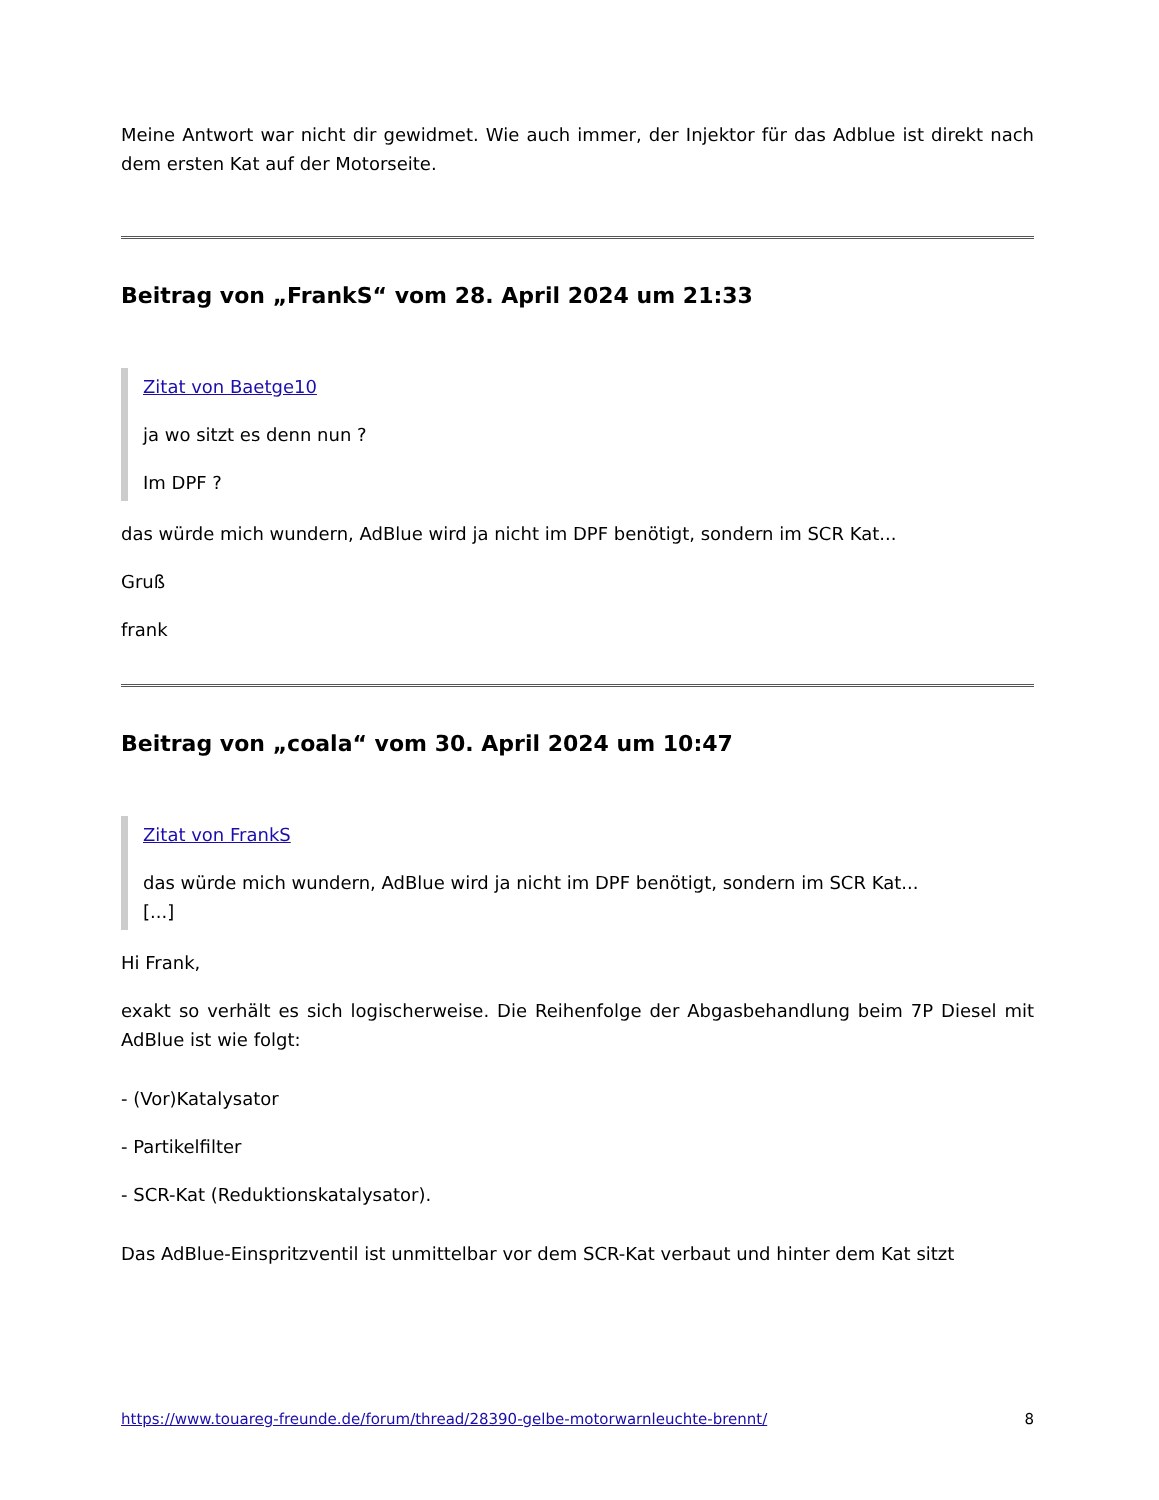Meine Antwort war nicht dir gewidmet. Wie auch immer, der Injektor für das Adblue ist direkt nach dem ersten Kat auf der Motorseite.
Beitrag von „FrankS“ vom 28. April 2024 um 21:33
Zitat von Baetge10
ja wo sitzt es denn nun ?
Im DPF ?
das würde mich wundern, AdBlue wird ja nicht im DPF benötigt, sondern im SCR Kat...
Gruß
frank
Beitrag von „coala“ vom 30. April 2024 um 10:47
Zitat von FrankS
das würde mich wundern, AdBlue wird ja nicht im DPF benötigt, sondern im SCR Kat...
[...]
Hi Frank,
exakt so verhält es sich logischerweise. Die Reihenfolge der Abgasbehandlung beim 7P Diesel mit AdBlue ist wie folgt:
- (Vor)Katalysator
- Partikelfilter
- SCR-Kat (Reduktionskatalysator).
Das AdBlue-Einspritzventil ist unmittelbar vor dem SCR-Kat verbaut und hinter dem Kat sitzt
https://www.touareg-freunde.de/forum/thread/28390-gelbe-motorwarnleuchte-brennt/ 8